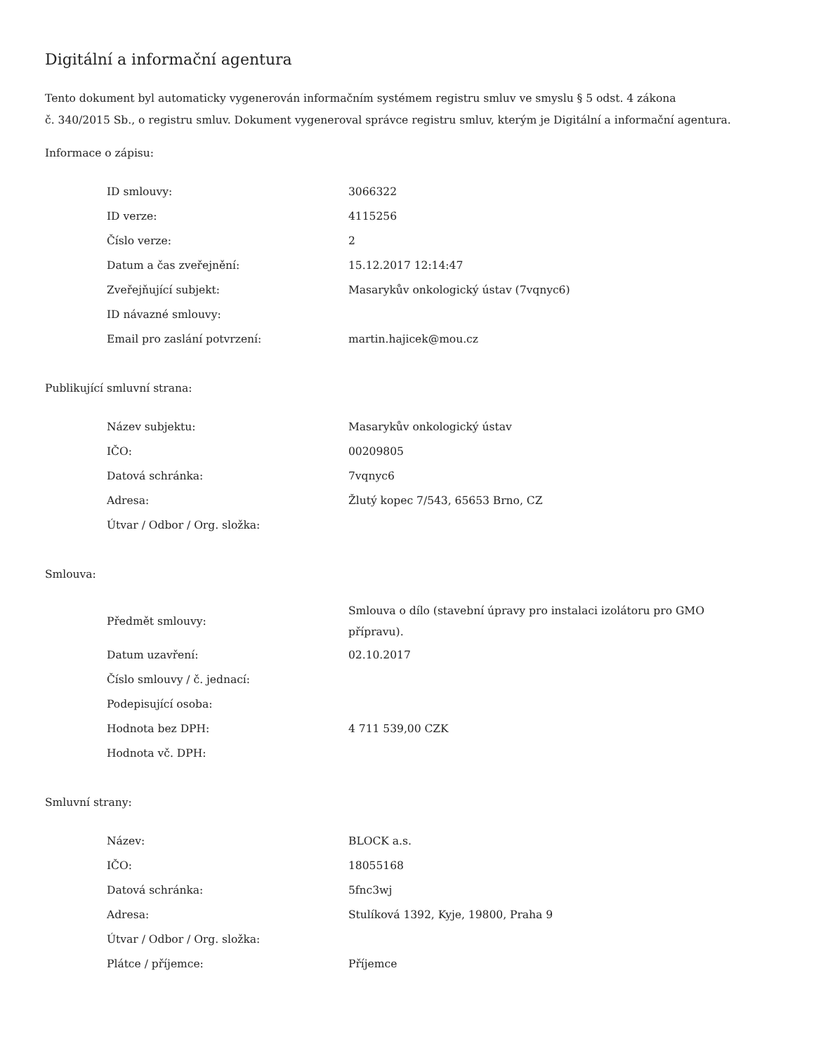Digitální a informační agentura
Tento dokument byl automaticky vygenerován informačním systémem registru smluv ve smyslu § 5 odst. 4 zákona
č. 340/2015 Sb., o registru smluv. Dokument vygeneroval správce registru smluv, kterým je Digitální a informační agentura.
Informace o zápisu:
| ID smlouvy: | 3066322 |
| ID verze: | 4115256 |
| Číslo verze: | 2 |
| Datum a čas zveřejnění: | 15.12.2017 12:14:47 |
| Zveřejňující subjekt: | Masarykův onkologický ústav (7vqnyc6) |
| ID návazné smlouvy: | |
| Email pro zaslání potvrzení: | martin.hajicek@mou.cz |
Publikující smluvní strana:
| Název subjektu: | Masarykův onkologický ústav |
| IČO: | 00209805 |
| Datová schránka: | 7vqnyc6 |
| Adresa: | Žlutý kopec 7/543, 65653 Brno, CZ |
| Útvar / Odbor / Org. složka: | |
Smlouva:
| Předmět smlouvy: | Smlouva o dílo (stavební úpravy pro instalaci izolátoru pro GMO přípravu). |
| Datum uzavření: | 02.10.2017 |
| Číslo smlouvy / č. jednací: | |
| Podepisující osoba: | |
| Hodnota bez DPH: | 4 711 539,00 CZK |
| Hodnota vč. DPH: | |
Smluvní strany:
| Název: | BLOCK a.s. |
| IČO: | 18055168 |
| Datová schránka: | 5fnc3wj |
| Adresa: | Stulíková 1392, Kyje, 19800, Praha 9 |
| Útvar / Odbor / Org. složka: | |
| Plátce / příjemce: | Příjemce |